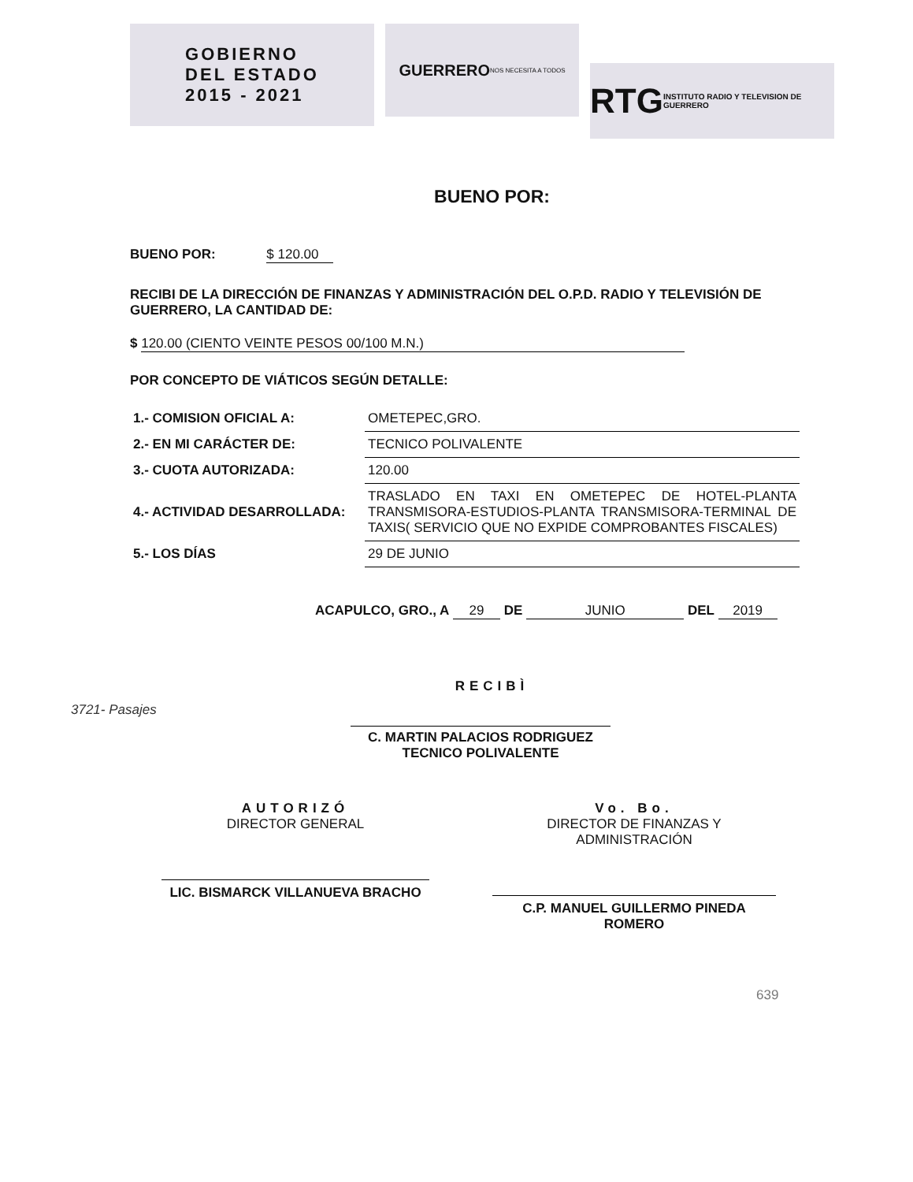GOBIERNO
DEL ESTADO
2015 - 2021
GUERRERO
NOS NECESITA A TODOS
RTG INSTITUTO RADIO Y TELEVISION DE GUERRERO
BUENO POR:
BUENO POR: $ 120.00
RECIBI DE LA DIRECCIÓN DE FINANZAS Y ADMINISTRACIÓN DEL O.P.D. RADIO Y TELEVISIÓN DE GUERRERO, LA CANTIDAD DE:
$ 120.00 (CIENTO VEINTE PESOS 00/100 M.N.)
POR CONCEPTO DE VIÁTICOS SEGÚN DETALLE:
| 1.- COMISION OFICIAL A: | OMETEPEC,GRO. |
| 2.- EN MI CARÁCTER DE: | TECNICO POLIVALENTE |
| 3.- CUOTA AUTORIZADA: | 120.00 |
| 4.- ACTIVIDAD DESARROLLADA: | TRASLADO EN TAXI EN OMETEPEC DE HOTEL-PLANTA TRANSMISORA-ESTUDIOS-PLANTA TRANSMISORA-TERMINAL DE TAXIS( SERVICIO QUE NO EXPIDE COMPROBANTES FISCALES) |
| 5.- LOS DÍAS | 29 DE JUNIO |
ACAPULCO, GRO., A 29 DE JUNIO DEL 2019
RECIBÌ
3721- Pasajes
C. MARTIN PALACIOS RODRIGUEZ
TECNICO POLIVALENTE
AUTORIZÓ
DIRECTOR GENERAL
LIC. BISMARCK VILLANUEVA BRACHO
Vo. Bo.
DIRECTOR DE FINANZAS Y ADMINISTRACIÓN
C.P. MANUEL GUILLERMO PINEDA ROMERO
639